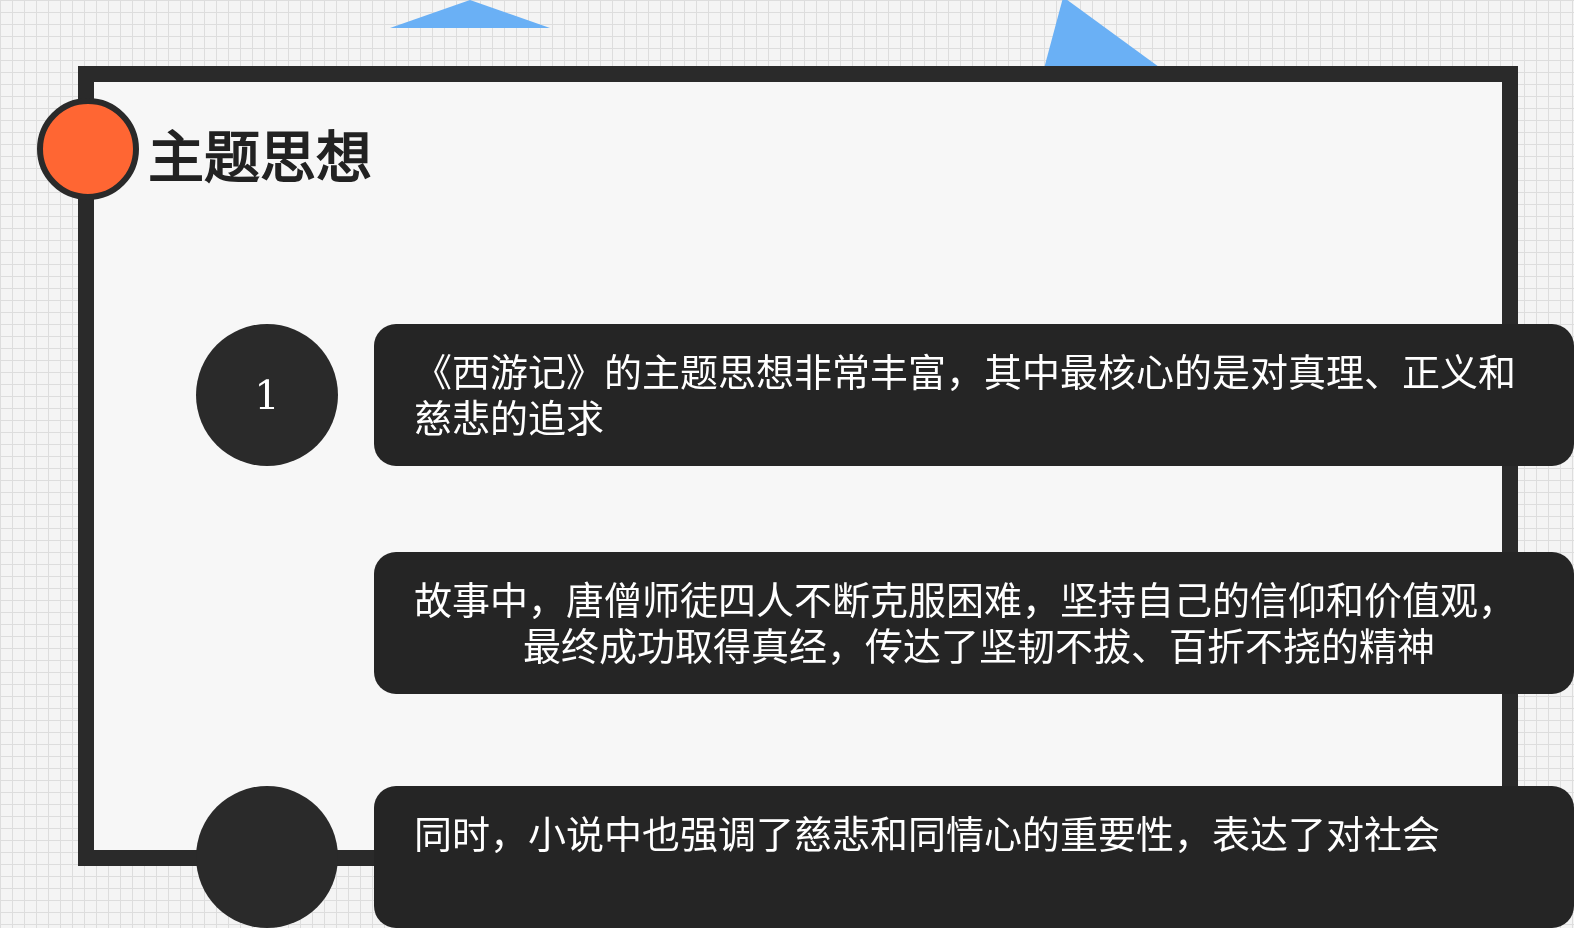主题思想
1
《西游记》的主题思想非常丰富，其中最核心的是对真理、正义和
慈悲的追求
故事中，唐僧师徒四人不断克服困难，坚持自己的信仰和价值观，
最终成功取得真经，传达了坚韧不拔、百折不挠的精神
同时，小说中也强调了慈悲和同情心的重要性，表达了对社会